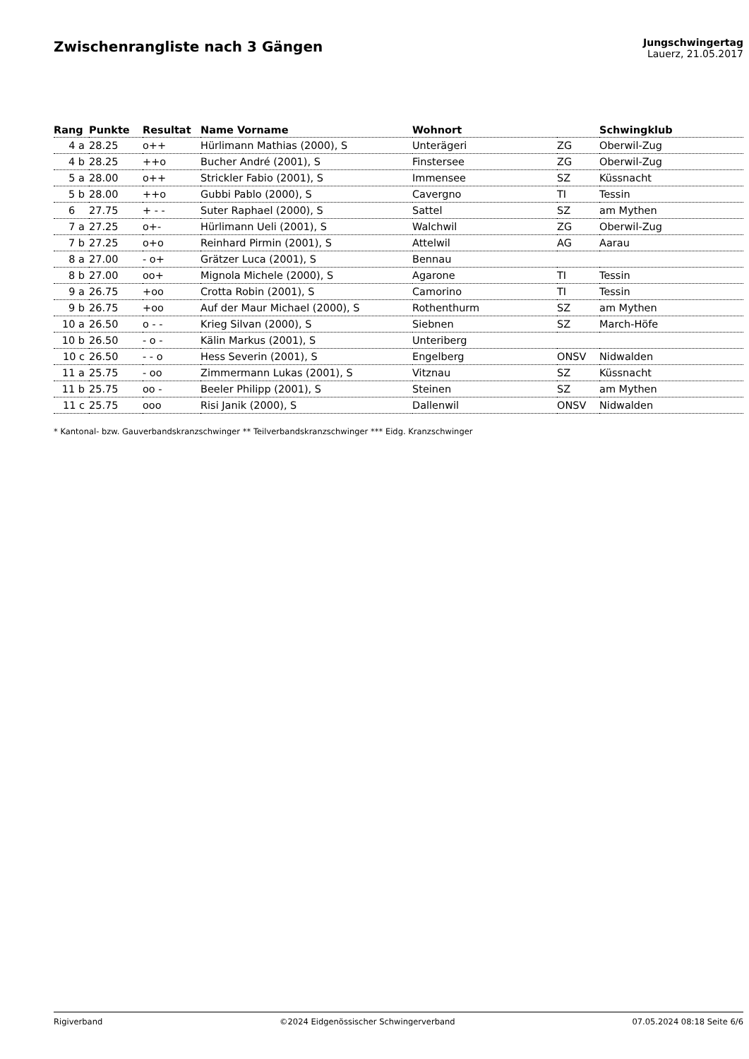Zwischenrangliste nach 3 Gängen
Jungschwingertag
Lauerz, 21.05.2017
| Rang | Punkte | Resultat | Name Vorname | Wohnort | | Schwingklub |
| --- | --- | --- | --- | --- | --- | --- |
| 4 a | 28.25 | o++ | Hürlimann Mathias (2000), S | Unterägeri | ZG | Oberwil-Zug |
| 4 b | 28.25 | ++o | Bucher André (2001), S | Finstersee | ZG | Oberwil-Zug |
| 5 a | 28.00 | o++ | Strickler Fabio (2001), S | Immensee | SZ | Küssnacht |
| 5 b | 28.00 | ++o | Gubbi Pablo (2000), S | Cavergno | TI | Tessin |
| 6 | 27.75 | + - - | Suter Raphael (2000), S | Sattel | SZ | am Mythen |
| 7 a | 27.25 | o+- | Hürlimann Ueli (2001), S | Walchwil | ZG | Oberwil-Zug |
| 7 b | 27.25 | o+o | Reinhard Pirmin (2001), S | Attelwil | AG | Aarau |
| 8 a | 27.00 | - o+ | Grätzer Luca (2001), S | Bennau | | |
| 8 b | 27.00 | oo+ | Mignola Michele (2000), S | Agarone | TI | Tessin |
| 9 a | 26.75 | +oo | Crotta Robin (2001), S | Camorino | TI | Tessin |
| 9 b | 26.75 | +oo | Auf der Maur Michael (2000), S | Rothenthurm | SZ | am Mythen |
| 10 a | 26.50 | o - - | Krieg Silvan (2000), S | Siebnen | SZ | March-Höfe |
| 10 b | 26.50 | - o - | Kälin Markus (2001), S | Unteriberg | | |
| 10 c | 26.50 | - - o | Hess Severin (2001), S | Engelberg | ONSV | Nidwalden |
| 11 a | 25.75 | - oo | Zimmermann Lukas (2001), S | Vitznau | SZ | Küssnacht |
| 11 b | 25.75 | oo - | Beeler Philipp (2001), S | Steinen | SZ | am Mythen |
| 11 c | 25.75 | ooo | Risi Janik (2000), S | Dallenwil | ONSV | Nidwalden |
* Kantonal- bzw. Gauverbandskranzschwinger ** Teilverbandskranzschwinger *** Eidg. Kranzschwinger
Rigiverband ©2024 Eidgenössischer Schwingerverband 07.05.2024 08:18 Seite 6/6